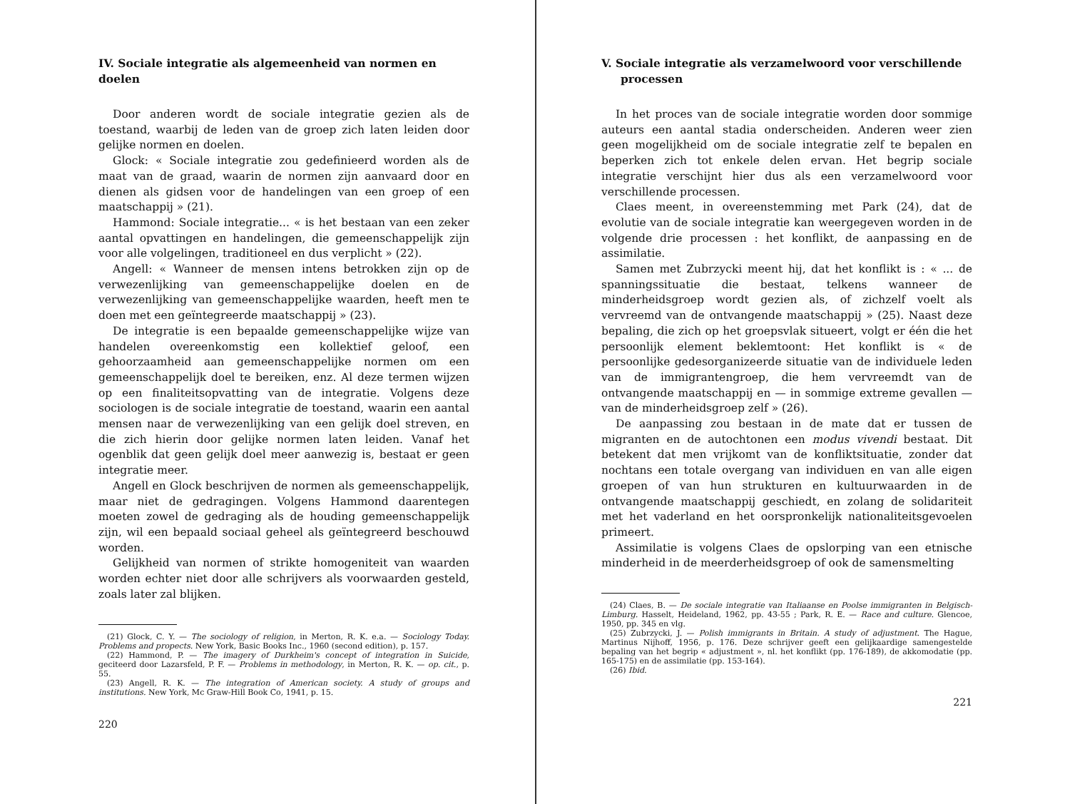IV. Sociale integratie als algemeenheid van normen en doelen
Door anderen wordt de sociale integratie gezien als de toestand, waarbij de leden van de groep zich laten leiden door gelijke normen en doelen.
Glock: « Sociale integratie zou gedefinieerd worden als de maat van de graad, waarin de normen zijn aanvaard door en dienen als gidsen voor de handelingen van een groep of een maatschappij » (21).
Hammond: Sociale integratie... « is het bestaan van een zeker aantal opvattingen en handelingen, die gemeenschappelijk zijn voor alle volgelingen, traditioneel en dus verplicht » (22).
Angell: « Wanneer de mensen intens betrokken zijn op de verwezenlijking van gemeenschappelijke doelen en de verwezenlijking van gemeenschappelijke waarden, heeft men te doen met een geïntegreerde maatschappij » (23).
De integratie is een bepaalde gemeenschappelijke wijze van handelen overeenkomstig een kollektief geloof, een gehoorzaamheid aan gemeenschappelijke normen om een gemeenschappelijk doel te bereiken, enz. Al deze termen wijzen op een finaliteitsopvatting van de integratie. Volgens deze sociologen is de sociale integratie de toestand, waarin een aantal mensen naar de verwezenlijking van een gelijk doel streven, en die zich hierin door gelijke normen laten leiden. Vanaf het ogenblik dat geen gelijk doel meer aanwezig is, bestaat er geen integratie meer.
Angell en Glock beschrijven de normen als gemeenschappelijk, maar niet de gedragingen. Volgens Hammond daarentegen moeten zowel de gedraging als de houding gemeenschappelijk zijn, wil een bepaald sociaal geheel als geïntegreerd beschouwd worden.
Gelijkheid van normen of strikte homogeniteit van waarden worden echter niet door alle schrijvers als voorwaarden gesteld, zoals later zal blijken.
(21) Glock, C. Y. — The sociology of religion, in Merton, R. K. e.a. — Sociology Today. Problems and propects. New York, Basic Books Inc., 1960 (second edition), p. 157.
(22) Hammond, P. — The imagery of Durkheim's concept of integration in Suicide, geciteerd door Lazarsfeld, P. F. — Problems in methodology, in Merton, R. K. — op. cit., p. 55.
(23) Angell, R. K. — The integration of American society. A study of groups and institutions. New York, Mc Graw-Hill Book Co, 1941, p. 15.
220
V. Sociale integratie als verzamelwoord voor verschillende
processen
In het proces van de sociale integratie worden door sommige auteurs een aantal stadia onderscheiden. Anderen weer zien geen mogelijkheid om de sociale integratie zelf te bepalen en beperken zich tot enkele delen ervan. Het begrip sociale integratie verschijnt hier dus als een verzamelwoord voor verschillende processen.
Claes meent, in overeenstemming met Park (24), dat de evolutie van de sociale integratie kan weergegeven worden in de volgende drie processen : het konflikt, de aanpassing en de assimilatie.
Samen met Zubrzycki meent hij, dat het konflikt is : « ... de spanningssituatie die bestaat, telkens wanneer de minderheidsgroep wordt gezien als, of zichzelf voelt als vervreemd van de ontvangende maatschappij » (25). Naast deze bepaling, die zich op het groepsvlak situeert, volgt er één die het persoonlijk element beklemtoont: Het konflikt is « de persoonlijke gedesorganizeerde situatie van de individuele leden van de immigrantengroep, die hem vervreemdt van de ontvangende maatschappij en — in sommige extreme gevallen — van de minderheidsgroep zelf » (26).
De aanpassing zou bestaan in de mate dat er tussen de migranten en de autochtonen een modus vivendi bestaat. Dit betekent dat men vrijkomt van de konfliktsituatie, zonder dat nochtans een totale overgang van individuen en van alle eigen groepen of van hun strukturen en kultuurwaarden in de ontvangende maatschappij geschiedt, en zolang de solidariteit met het vaderland en het oorspronkelijk nationaliteitsgevoelen primeert.
Assimilatie is volgens Claes de opslorping van een etnische minderheid in de meerderheidsgroep of ook de samensmelting
(24) Claes, B. — De sociale integratie van Italiaanse en Poolse immigranten in Belgisch-Limburg. Hasselt, Heideland, 1962, pp. 43-55 ; Park, R. E. — Race and culture. Glencoe, 1950, pp. 345 en vlg.
(25) Zubrzycki, J. — Polish immigrants in Britain. A study of adjustment. The Hague, Martinus Nijhoff, 1956, p. 176. Deze schrijver geeft een gelijkaardige samengestelde bepaling van het begrip « adjustment », nl. het konflikt (pp. 176-189), de akkomodatie (pp. 165-175) en de assimilatie (pp. 153-164).
(26) Ibid.
221